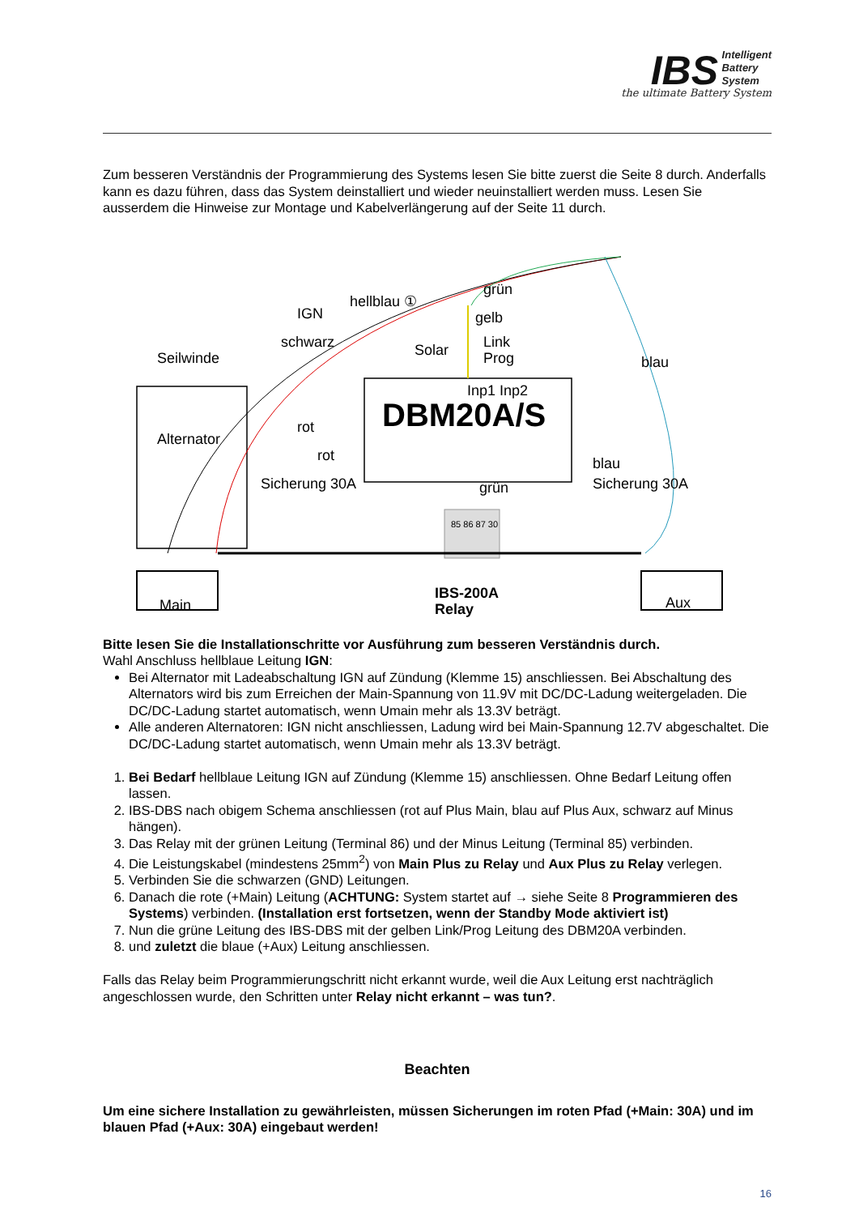IBS Intelligent
Battery
System
the ultimate Battery System
Zum besseren Verständnis der Programmierung des Systems lesen Sie bitte zuerst die Seite 8 durch. Anderfalls kann es dazu führen, dass das System deinstalliert und wieder neuinstalliert werden muss. Lesen Sie ausserdem die Hinweise zur Montage und Kabelverlängerung auf der Seite 11 durch.
IGN
hellblau ①
grün
gelb
schwarz Solar Link
Prog blau Seilwinde
Inp1 Inp2
DBM20A/S Alternator
rot
rot
Sicherung 30A Sicherung 30A
blau
grün
85 86 87 30
Main Aux
IBS-200A
Relay
Bitte lesen Sie die Installationschritte vor Ausführung zum besseren Verständnis durch.
Wahl Anschluss hellblaue Leitung IGN:
Bei Alternator mit Ladeabschaltung IGN auf Zündung (Klemme 15) anschliessen. Bei Abschaltung des Alternators wird bis zum Erreichen der Main-Spannung von 11.9V mit DC/DC-Ladung weitergeladen. Die DC/DC-Ladung startet automatisch, wenn Umain mehr als 13.3V beträgt.
Alle anderen Alternatoren: IGN nicht anschliessen, Ladung wird bei Main-Spannung 12.7V abgeschaltet. Die DC/DC-Ladung startet automatisch, wenn Umain mehr als 13.3V beträgt.
1. Bei Bedarf hellblaue Leitung IGN auf Zündung (Klemme 15) anschliessen. Ohne Bedarf Leitung offen lassen.
2. IBS-DBS nach obigem Schema anschliessen (rot auf Plus Main, blau auf Plus Aux, schwarz auf Minus hängen).
3. Das Relay mit der grünen Leitung (Terminal 86) und der Minus Leitung (Terminal 85) verbinden.
4. Die Leistungskabel (mindestens 25mm<sup>2</sup>) von Main Plus zu Relay und Aux Plus zu Relay verlegen.
5. Verbinden Sie die schwarzen (GND) Leitungen.
6. Danach die rote (+Main) Leitung (ACHTUNG: System startet auf → siehe Seite 8 Programmieren des Systems) verbinden. (Installation erst fortsetzen, wenn der Standby Mode aktiviert ist)
7. Nun die grüne Leitung des IBS-DBS mit der gelben Link/Prog Leitung des DBM20A verbinden.
8. und zuletzt die blaue (+Aux) Leitung anschliessen.
Falls das Relay beim Programmierungschritt nicht erkannt wurde, weil die Aux Leitung erst nachträglich angeschlossen wurde, den Schritten unter Relay nicht erkannt – was tun?.
Beachten
Um eine sichere Installation zu gewährleisten, müssen Sicherungen im roten Pfad (+Main: 30A) und im blauen Pfad (+Aux: 30A) eingebaut werden!
16